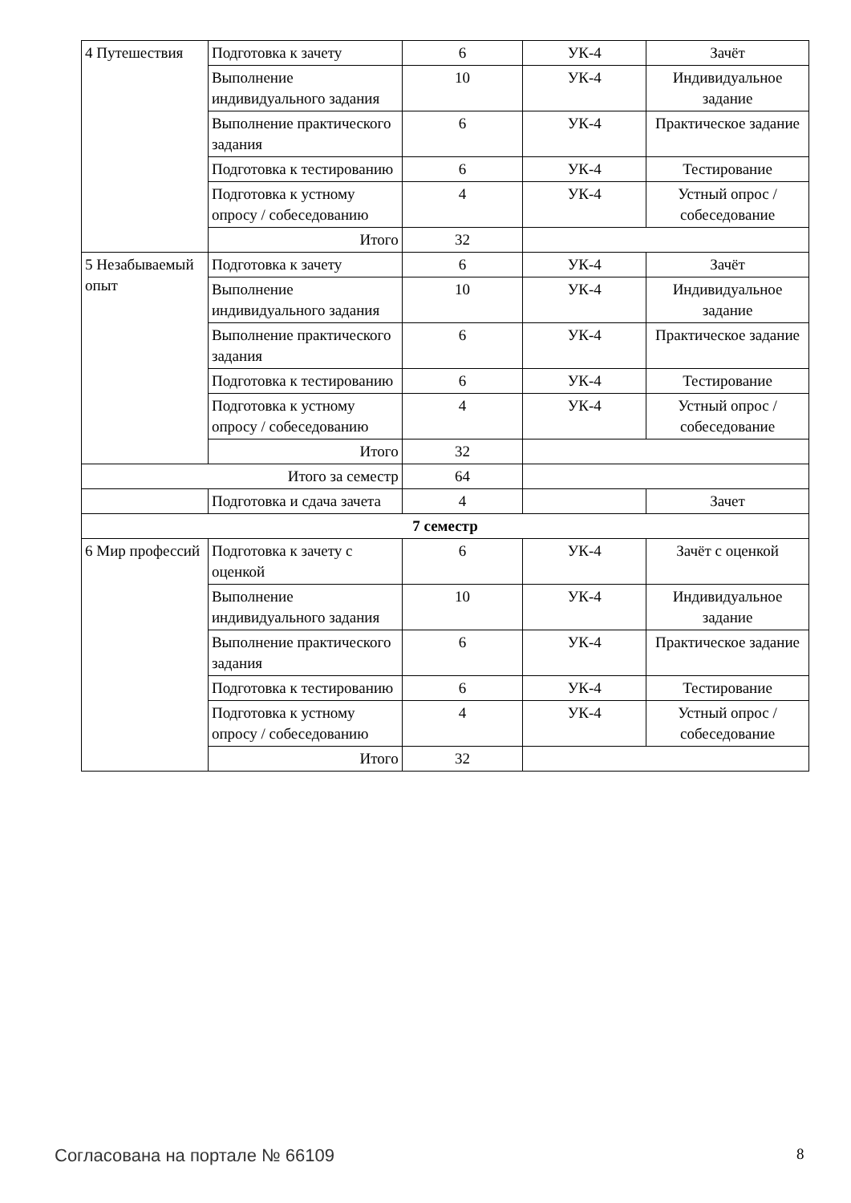| 4 Путешествия | Подготовка к зачету | 6 | УК-4 | Зачёт |
| | Выполнение индивидуального задания | 10 | УК-4 | Индивидуальное задание |
| | Выполнение практического задания | 6 | УК-4 | Практическое задание |
| | Подготовка к тестированию | 6 | УК-4 | Тестирование |
| | Подготовка к устному опросу / собеседованию | 4 | УК-4 | Устный опрос / собеседование |
| | Итого | 32 | | |
| 5 Незабываемый опыт | Подготовка к зачету | 6 | УК-4 | Зачёт |
| | Выполнение индивидуального задания | 10 | УК-4 | Индивидуальное задание |
| | Выполнение практического задания | 6 | УК-4 | Практическое задание |
| | Подготовка к тестированию | 6 | УК-4 | Тестирование |
| | Подготовка к устному опросу / собеседованию | 4 | УК-4 | Устный опрос / собеседование |
| | Итого | 32 | | |
| Итого за семестр | | 64 | | |
| | Подготовка и сдача зачета | 4 | | Зачет |
| 7 семестр | | | | |
| 6 Мир профессий | Подготовка к зачету с оценкой | 6 | УК-4 | Зачёт с оценкой |
| | Выполнение индивидуального задания | 10 | УК-4 | Индивидуальное задание |
| | Выполнение практического задания | 6 | УК-4 | Практическое задание |
| | Подготовка к тестированию | 6 | УК-4 | Тестирование |
| | Подготовка к устному опросу / собеседованию | 4 | УК-4 | Устный опрос / собеседование |
| | Итого | 32 | | |
Согласована на портале № 66109 8